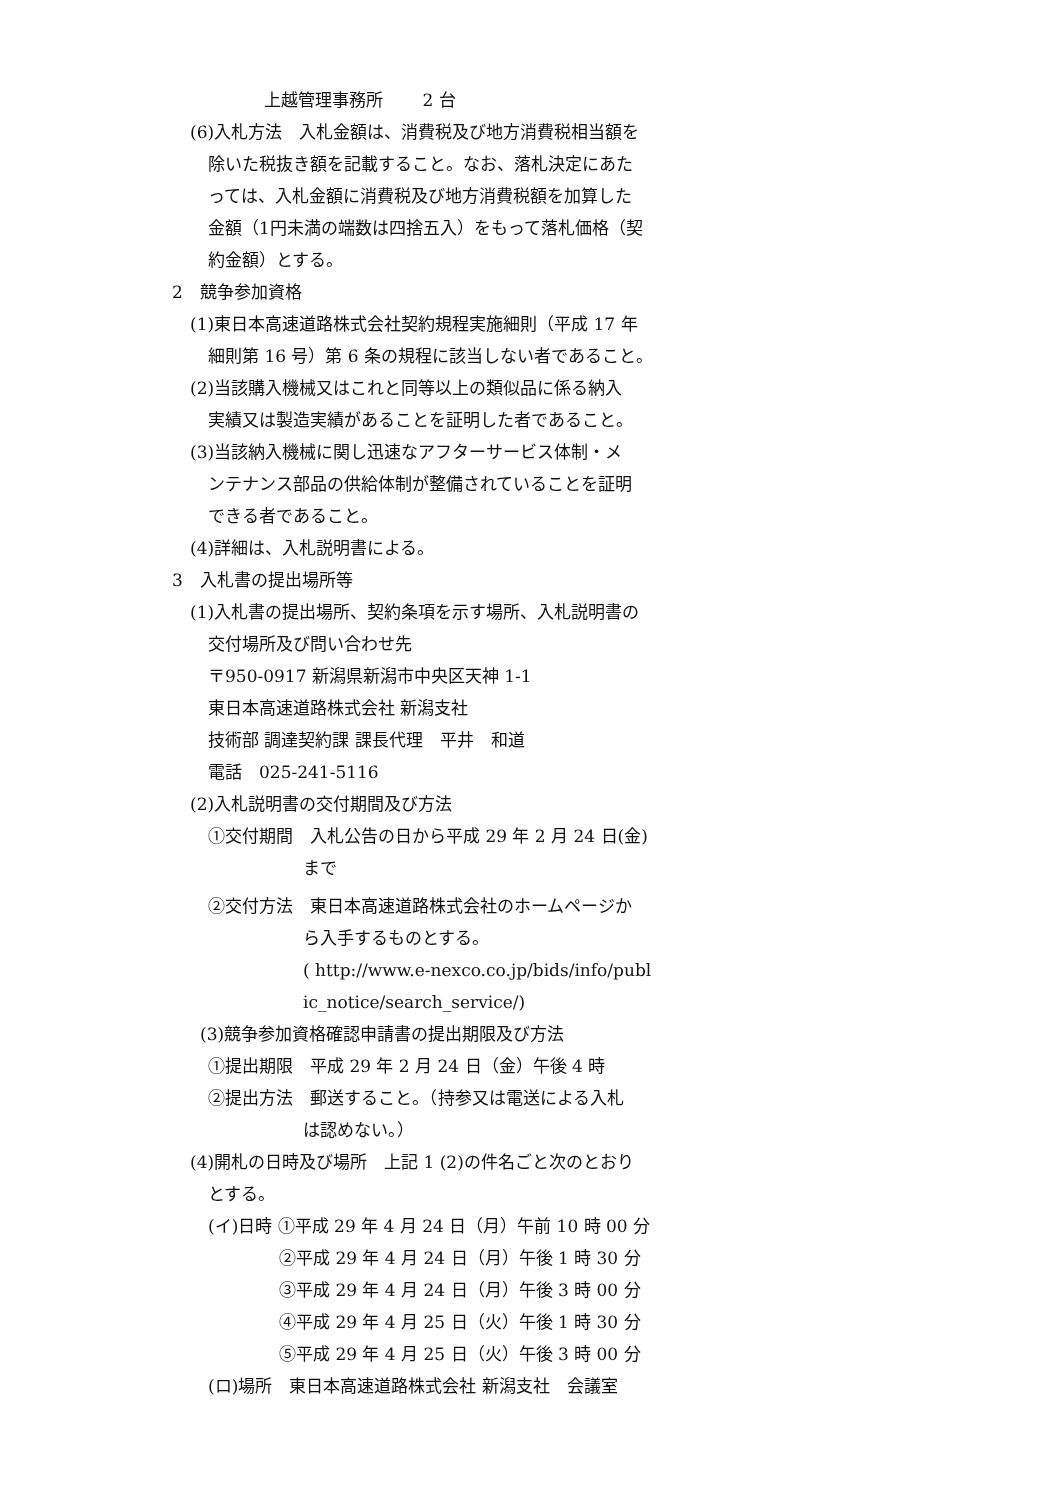上越管理事務所　　 2 台
(6)入札方法　入札金額は、消費税及び地方消費税相当額を
除いた税抜き額を記載すること。なお、落札決定にあた
っては、入札金額に消費税及び地方消費税額を加算した
金額（1円未満の端数は四捨五入）をもって落札価格（契
約金額）とする。
2　競争参加資格
(1)東日本高速道路株式会社契約規程実施細則（平成 17 年
細則第 16 号）第 6 条の規程に該当しない者であること。
(2)当該購入機械又はこれと同等以上の類似品に係る納入
実績又は製造実績があることを証明した者であること。
(3)当該納入機械に関し迅速なアフターサービス体制・メ
ンテナンス部品の供給体制が整備されていることを証明
できる者であること。
(4)詳細は、入札説明書による。
3　入札書の提出場所等
(1)入札書の提出場所、契約条項を示す場所、入札説明書の
交付場所及び問い合わせ先
〒950-0917 新潟県新潟市中央区天神 1-1
東日本高速道路株式会社 新潟支社
技術部 調達契約課 課長代理　平井　和道
電話　025-241-5116
(2)入札説明書の交付期間及び方法
①交付期間　入札公告の日から平成 29 年 2 月 24 日(金)
まで
②交付方法　東日本高速道路株式会社のホームページか
ら入手するものとする。
( http://www.e-nexco.co.jp/bids/info/publ
ic_notice/search_service/)
(3)競争参加資格確認申請書の提出期限及び方法
①提出期限　平成 29 年 2 月 24 日（金）午後 4 時
②提出方法　郵送すること。（持参又は電送による入札
は認めない。）
(4)開札の日時及び場所　上記 1 (2)の件名ごと次のとおり
とする。
(イ)日時 ①平成 29 年 4 月 24 日（月）午前 10 時 00 分
②平成 29 年 4 月 24 日（月）午後 1 時 30 分
③平成 29 年 4 月 24 日（月）午後 3 時 00 分
④平成 29 年 4 月 25 日（火）午後 1 時 30 分
⑤平成 29 年 4 月 25 日（火）午後 3 時 00 分
(ロ)場所　東日本高速道路株式会社 新潟支社　会議室